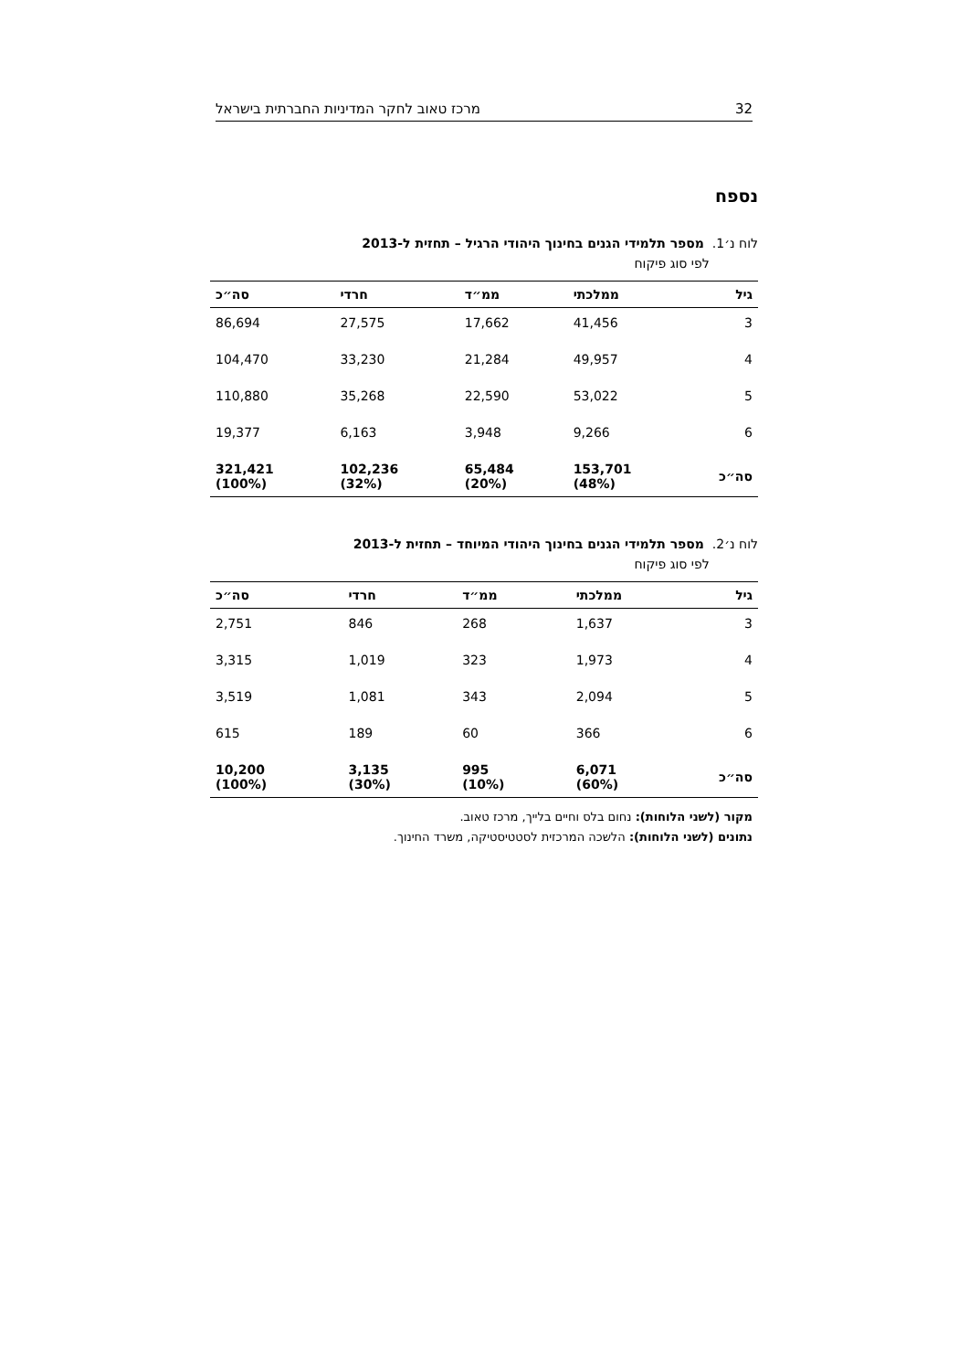32 מרכז טאוב לחקר המדיניות החברתית בישראל
נספח
לוח נ׳1. מספר תלמידי הגנים בחינוך היהודי הרגיל – תחזית ל-2013
לפי סוג פיקוח
| גיל | ממלכתי | ממ״ד | חרדי | סה״כ |
| --- | --- | --- | --- | --- |
| 3 | 41,456 | 17,662 | 27,575 | 86,694 |
| 4 | 49,957 | 21,284 | 33,230 | 104,470 |
| 5 | 53,022 | 22,590 | 35,268 | 110,880 |
| 6 | 9,266 | 3,948 | 6,163 | 19,377 |
| סה״כ | 153,701 (48%) | 65,484 (20%) | 102,236 (32%) | 321,421 (100%) |
לוח נ׳2. מספר תלמידי הגנים בחינוך היהודי המיוחד – תחזית ל-2013
לפי סוג פיקוח
| גיל | ממלכתי | ממ״ד | חרדי | סה״כ |
| --- | --- | --- | --- | --- |
| 3 | 1,637 | 268 | 846 | 2,751 |
| 4 | 1,973 | 323 | 1,019 | 3,315 |
| 5 | 2,094 | 343 | 1,081 | 3,519 |
| 6 | 366 | 60 | 189 | 615 |
| סה״כ | 6,071 (60%) | 995 (10%) | 3,135 (30%) | 10,200 (100%) |
מקור (לשני הלוחות): נחום בלס וחיים בלייך, מרכז טאוב.
נתונים (לשני הלוחות): הלשכה המרכזית לסטטיסטיקה, משרד החינוך.